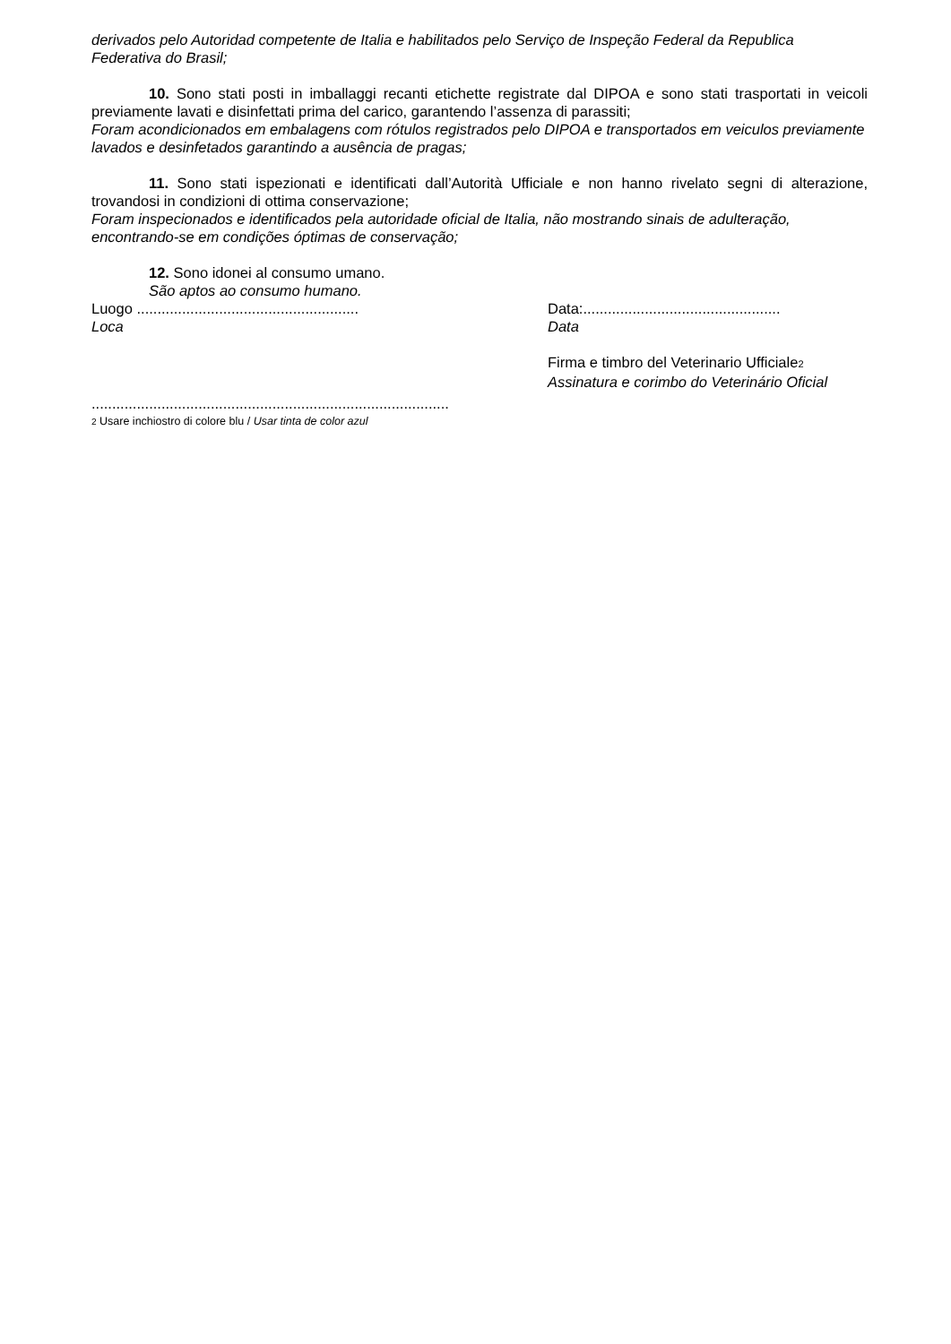derivados pelo Autoridad competente de Italia e habilitados pelo Serviço de Inspeção Federal da Republica Federativa do Brasil;
10. Sono stati posti in imballaggi recanti etichette registrate dal DIPOA e sono stati trasportati in veicoli previamente lavati e disinfettati prima del carico, garantendo l’assenza di parassiti;
Foram acondicionados em embalagens com rótulos registrados pelo DIPOA e transportados em veiculos previamente lavados e desinfetados garantindo a ausência de pragas;
11. Sono stati ispezionati e identificati dall’Autorità Ufficiale e non hanno rivelato segni di alterazione, trovandosi in condizioni di ottima conservazione;
Foram inspecionados e identificados pela autoridade oficial de Italia, não mostrando sinais de adulteração, encontrando-se em condições óptimas de conservação;
12. Sono idonei al consumo umano.
São aptos ao consumo humano.
Luogo ......................................................
Loca
Data:................................................
Data
Firma e timbro del Veterinario Ufficiale<sup>2</sup>
Assinatura e corimbo do Veterinário Oficial
.......................................................................................
2 Usare inchiostro di colore blu / Usar tinta de color azul